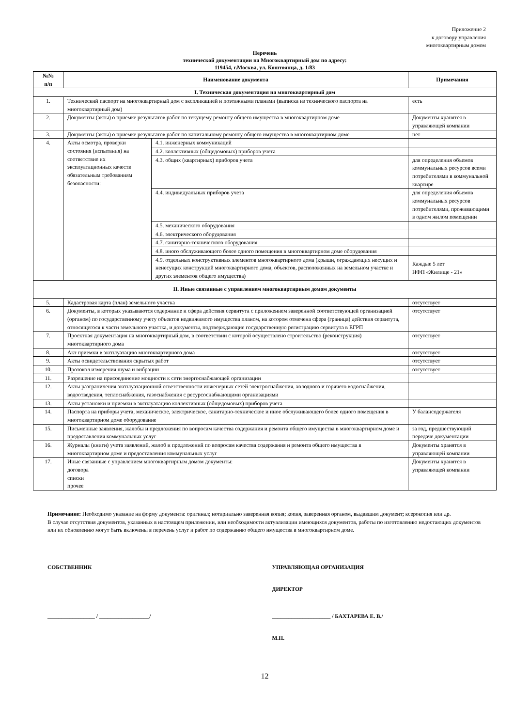Приложение 2
к договору управления
многоквартирным домом
Перечень
технической документации на Многоквартирный дом по адресу:
119454, г.Москва, ул. Коштоянца, д. 1/83
| №№ п/п | Наименование документа | | Примечания |
| --- | --- | --- | --- |
| I. Техническая документация на многоквартирный дом | | | |
| 1. | Технический паспорт на многоквартирный дом с экспликацией и поэтажными планами (выписка из технического паспорта на многоквартирный дом) | | есть |
| 2. | Документы (акты) о приемке результатов работ по текущему ремонту общего имущества в многоквартирном доме | | Документы хранятся в управляющей компании |
| 3. | Документы (акты) о приемке результатов работ по капитальному ремонту общего имущества в многоквартирном доме | | нет |
| 4. | Акты осмотра, проверки состояния (испытания) на соответствие их эксплуатационных качеств обязательным требованиям безопасности: | 4.1. инженерных коммуникаций | |
| | | 4.2. коллективных (общедомовых) приборов учета | |
| | | 4.3. общих (квартирных) приборов учета | для определения объемов коммунальных ресурсов всеми потребителями в коммунальной квартире |
| | | 4.4. индивидуальных приборов учета | для определения объемов коммунальных ресурсов потребителями, проживающими в одном жилом помещении |
| | | 4.5. механического оборудования | |
| | | 4.6. электрического оборудования | |
| | | 4.7. санитарно-технического оборудования | |
| | | 4.8. иного обслуживающего более одного помещения в многоквартирном доме оборудования | |
| | | 4.9. отдельных конструктивных элементов многоквартирного дома (крыши, ограждающих несущих и ненесущих конструкций многоквартирного дома, объектов, расположенных на земельном участке и других элементов общего имущества) | Каждые 5 лет НФП «Жилище - 21» |
| II. Иные связанные с управлением многоквартирным домом документы | | | |
| 5. | Кадастровая карта (план) земельного участка | | отсутствует |
| 6. | Документы, в которых указываются содержание и сфера действия сервитута с приложением заверенной соответствующей организацией (органом) по государственному учету объектов недвижимого имущества планом, на котором отмечена сфера (граница) действия сервитута, относящегося к части земельного участка, и документы, подтверждающие государственную регистрацию сервитута в ЕГРП | | отсутствует |
| 7. | Проектная документация на многоквартирный дом, в соответствии с которой осуществлено строительство (реконструкция) многоквартирного дома | | отсутствует |
| 8. | Акт приемки в эксплуатацию многоквартирного дома | | отсутствует |
| 9. | Акты освидетельствования скрытых работ | | отсутствует |
| 10. | Протокол измерения шума и вибрации | | отсутствует |
| 11. | Разрешение на присоединение мощности к сети энергоснабжающей организации | | |
| 12. | Акты разграничения эксплуатационной ответственности инженерных сетей электроснабжения, холодного и горячего водоснабжения, водоотведения, теплоснабжения, газоснабжения с ресурсоснабжающими организациями | | |
| 13. | Акты установки и приемки в эксплуатацию коллективных (общедомовых) приборов учета | | |
| 14. | Паспорта на приборы учета, механическое, электрическое, санитарно-техническое и иное обслуживающего более одного помещения в многоквартирном доме оборудование | | У балансодержателя |
| 15. | Письменные заявления, жалобы и предложения по вопросам качества содержания и ремонта общего имущества в многоквартирном доме и предоставления коммунальных услуг | | за год, предшествующий передаче документации |
| 16. | Журналы (книги) учета заявлений, жалоб и предложений по вопросам качества содержания и ремонта общего имущества в многоквартирном доме и предоставления коммунальных услуг | | Документы хранятся в управляющей компании |
| 17. | Иные связанные с управлением многоквартирным домом документы: договора списки прочее | | Документы хранятся в управляющей компании |
Примечание: Необходимо указание на форму документа: оригинал; нотариально заверенная копия; копия, заверенная органом, выдавшим документ; ксерокопия или др.
В случае отсутствия документов, указанных в настоящем приложении, или необходимости актуализации имеющихся документов, работы по изготовлению недостающих документов или их обновлению могут быть включены в перечень услуг и работ по содержанию общего имущества в многоквартирном доме.
СОБСТВЕННИК
_________________ / __________________/
УПРАВЛЯЮЩАЯ ОРГАНИЗАЦИЯ
ДИРЕКТОР
_____________________ / БАХТАРЕВА Е. В./
М.П.
12